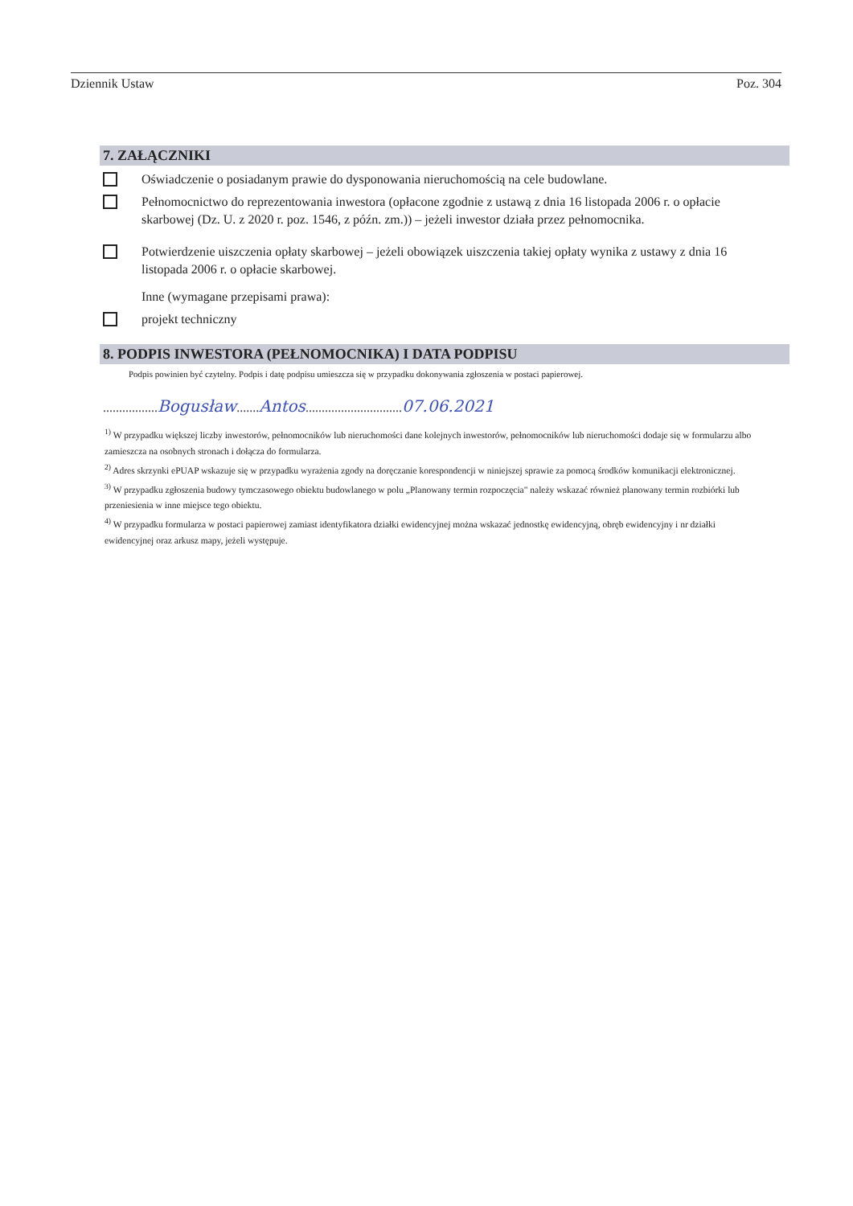Dziennik Ustaw Poz. 304
7. ZAŁĄCZNIKI
Oświadczenie o posiadanym prawie do dysponowania nieruchomością na cele budowlane.
Pełnomocnictwo do reprezentowania inwestora (opłacone zgodnie z ustawą z dnia 16 listopada 2006 r. o opłacie skarbowej (Dz. U. z 2020 r. poz. 1546, z późn. zm.)) – jeżeli inwestor działa przez pełnomocnika.
Potwierdzenie uiszczenia opłaty skarbowej – jeżeli obowiązek uiszczenia takiej opłaty wynika z ustawy z dnia 16 listopada 2006 r. o opłacie skarbowej.
Inne (wymagane przepisami prawa):
projekt techniczny
8. PODPIS INWESTORA (PEŁNOMOCNIKA) I DATA PODPISU
Podpis powinien być czytelny. Podpis i datę podpisu umieszcza się w przypadku dokonywania zgłoszenia w postaci papierowej.
.................Bogusław.......Antos..............................07.06.2021
<sup>1)</sup> W przypadku większej liczby inwestorów, pełnomocników lub nieruchomości dane kolejnych inwestorów, pełnomocników lub nieruchomości dodaje się w formularzu albo zamieszcza na osobnych stronach i dołącza do formularza.
<sup>2)</sup> Adres skrzynki ePUAP wskazuje się w przypadku wyrażenia zgody na doręczanie korespondencji w niniejszej sprawie za pomocą środków komunikacji elektronicznej.
<sup>3)</sup> W przypadku zgłoszenia budowy tymczasowego obiektu budowlanego w polu „Planowany termin rozpoczęcia" należy wskazać również planowany termin rozbiórki lub przeniesienia w inne miejsce tego obiektu.
<sup>4)</sup> W przypadku formularza w postaci papierowej zamiast identyfikatora działki ewidencyjnej można wskazać jednostkę ewidencyjną, obręb ewidencyjny i nr działki ewidencyjnej oraz arkusz mapy, jeżeli występuje.